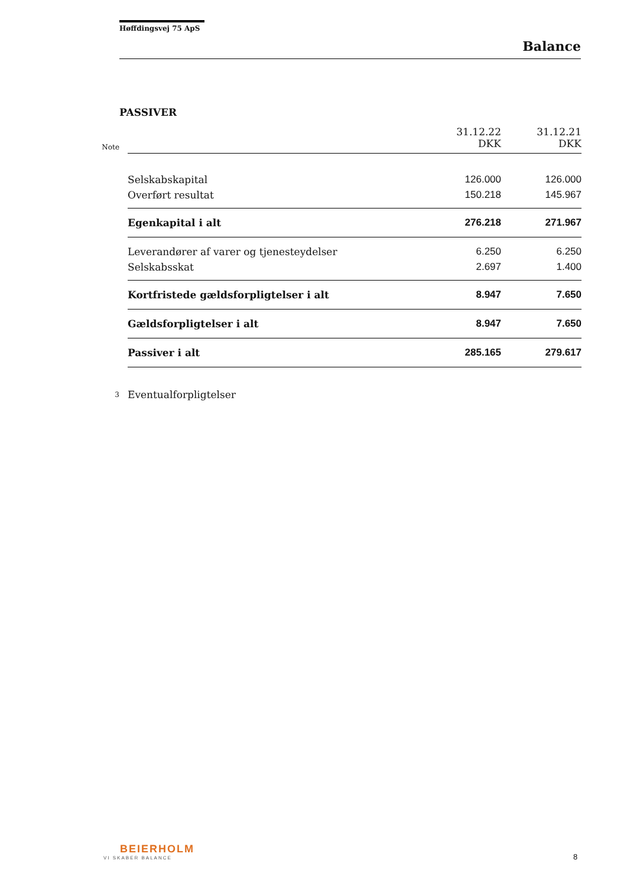Høffdingsvej 75 ApS
Balance
PASSIVER
| Note | | 31.12.22 DKK | 31.12.21 DKK |
| | Selskabskapital | 126.000 | 126.000 |
| | Overført resultat | 150.218 | 145.967 |
| | Egenkapital i alt | 276.218 | 271.967 |
| | Leverandører af varer og tjenesteydelser | 6.250 | 6.250 |
| | Selskabsskat | 2.697 | 1.400 |
| | Kortfristede gældsforpligtelser i alt | 8.947 | 7.650 |
| | Gældsforpligtelser i alt | 8.947 | 7.650 |
| | Passiver i alt | 285.165 | 279.617 |
| 3 | Eventualforpligtelser | | |
BEIERHOLM
VI SKABER BALANCE
8